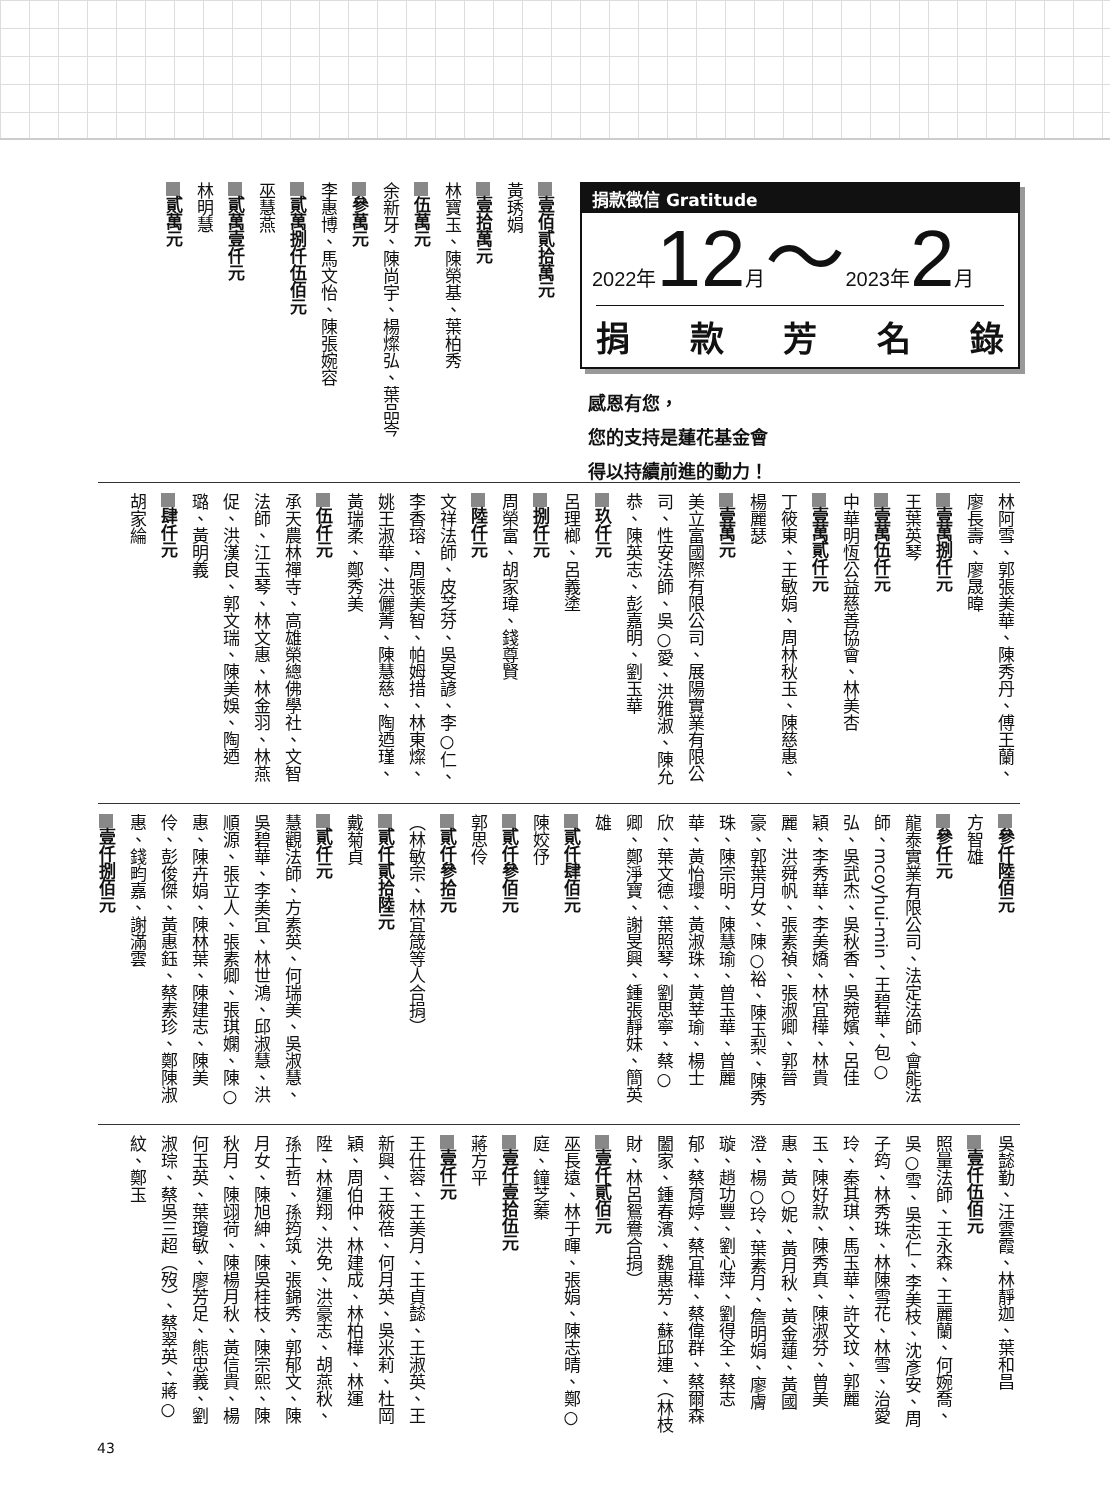捐款徵信 Gratitude
2022年12月～2023年2月
捐款芳名錄
感恩有您，
您的支持是蓮花基金會
得以持續前進的動力！
壹佰貳拾萬元
黃琇娟
壹拾萬元
林寶玉、陳榮基、葉柏秀
伍萬元
余新牙、陳尚宇、楊燦弘、葉品岑
參萬元
李惠博、馬文怡、陳張婉容
貳萬捌仟伍佰元
巫慧燕
貳萬壹仟元
林明慧
貳萬元
林阿雪、郭張美華、陳秀丹、傅王蘭、廖長壽、廖晟暐
壹萬捌仟元
王葉英琴
壹萬伍仟元
中華明恆公益慈善協會、林美杏
壹萬貳仟元
丁筱東、王敏娟、周林秋玉、陳慈惠、楊麗瑟
壹萬元
美立富國際有限公司、展陽實業有限公司、性安法師、吳○愛、洪雅淑、陳允恭、陳英志、彭嘉明、劉玉華
玖仟元
呂理榔、呂義塗
捌仟元
周榮富、胡家瑋、錢尊賢
陸仟元
文祥法師、皮芝芬、吳旻諺、李○仁、李香瑢、周張美智、帕姆措、林東燦、姚王淑華、洪儷菁、陳慧慈、陶迺瑾、黃瑞柔、鄭秀美
伍仟元
承天農林禪寺、高雄榮總佛學社、文智法師、江玉琴、林文惠、林金羽、林燕促、洪漢良、郭文瑞、陳美娛、陶迺璐、黃明義
肆仟元
胡家綸
參仟陸佰元
方智雄
參仟元
龍泰實業有限公司、法定法師、會能法師、mcoyhui-min、王碧華、包○弘、吳武杰、吳秋香、吳菀嬪、呂佳穎、李秀華、李美嬌、林宜樺、林貴麗、洪舜帆、張素禎、張淑卿、郭晉豪、郭葉月女、陳○裕、陳玉梨、陳秀珠、陳宗明、陳慧瑜、曾玉華、曾麗華、黃怡瓔、黃淑珠、黃莘瑜、楊士欣、葉文德、葉照琴、劉思寧、蔡○卿、鄭淨寶、謝旻興、鍾張靜妹、簡英雄
貳仟肆佰元
陳姣伃
貳仟參佰元
郭思伶
貳仟參拾元
（林敏宗、林宜箴等人合捐）
貳仟貳拾陸元
戴菊貞
貳仟元
慧觀法師、方素英、何瑞美、吳淑慧、吳碧華、李美宜、林世鴻、邱淑慧、洪順源、張立人、張素卿、張琪嫻、陳○惠、陳卉娟、陳林葉、陳建志、陳美伶、彭俊傑、黃惠鈺、蔡素珍、鄭陳淑惠、錢畇嘉、謝滿雲
壹仟捌佰元
吳懿勤、汪雲霞、林靜迦、葉和昌
壹仟伍佰元
照量法師、王永森、王麗蘭、何婉喬、吳○雪、吳志仁、李美枝、沈彥安、周子筠、林秀珠、林陳雪花、林雪、治愛玲、秦其琪、馬玉華、許文玟、郭麗玉、陳好款、陳秀真、陳淑芬、曾美惠、黃○妮、黃月秋、黃金蓮、黃國澄、楊○玲、葉素月、詹明娟、廖膚璇、趙功豐、劉心萍、劉得全、蔡志郁、蔡育婷、蔡宜樺、蔡偉群、蔡爾森闔家、鍾春濱、魏惠芳、蘇邱連、（林枝財、林呂鴛鴦合捐）
壹仟貳佰元
巫長遠、林于暉、張娟、陳志晴、鄭○庭、鐘芝蓁
壹仟壹拾伍元
蔣方平
壹仟元
王仕蓉、王美月、王貞懿、王淑英、王新興、王筱蓓、何月英、吳米莉、杜岡穎、周伯仲、林建成、林柏樺、林運陞、林運翔、洪免、洪豪志、胡燕秋、孫士哲、孫筠筑、張錦秀、郭郁文、陳月女、陳旭紳、陳吳桂枝、陳宗熙、陳秋月、陳翊荷、陳楊月秋、黃信貴、楊何玉英、葉瓊敏、廖芳足、熊忠義、劉淑琮、蔡吳三超（歿）、蔡翠英、蔣○紋、鄭玉
43